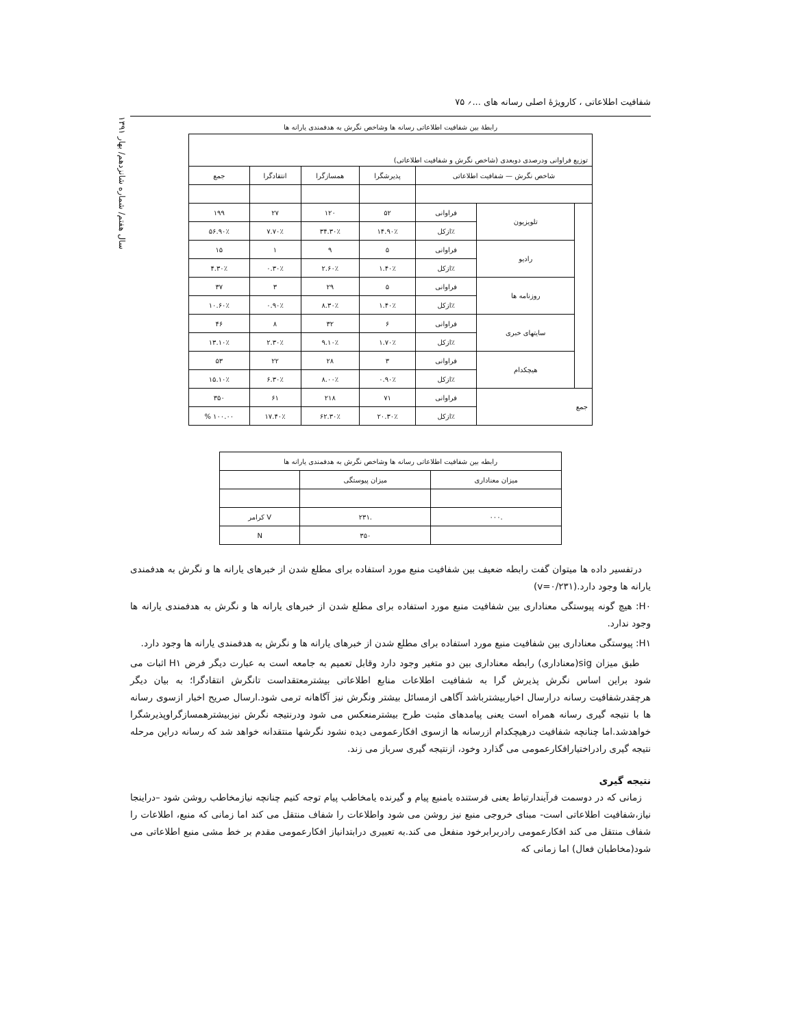شفافیت اطلاعاتی ، کارویژهٔ اصلی رسانه های ...؍ ۷۵
سال هفتم/ شماره شانزدهم/ بهار ۱۳۹۱
رابطهٔ بین شفافیت اطلاعاتی رسانه ها وشاخص نگرش به هدفمندی یارانه ها
| توزیع فراوانی ودرصدی دوبعدی (شاخص نگرش و شفافیت اطلاعاتی) | | | | | | |
| شاخص نگرش — شفافیت اطلاعاتی | | | پذیرشگرا | همسازگرا | انتقادگرا | جمع |
| | تلویزیون | فراوانی | ۵۲ | ۱۲۰ | ۲۷ | ۱۹۹ |
| | | ٪ازکل | ۱۴.۹۰٪ | ۳۴.۳۰٪ | ۷.۷۰٪ | ۵۶.۹۰٪ |
| | رادیو | فراوانی | ۵ | ۹ | ۱ | ۱۵ |
| | | ٪ازکل | ۱.۴۰٪ | ۲.۶۰٪ | ۰.۳۰٪ | ۴.۳۰٪ |
| | روزنامه ها | فراوانی | ۵ | ۲۹ | ۳ | ۳۷ |
| | | ٪ازکل | ۱.۴۰٪ | ۸.۳۰٪ | ۰.۹۰٪ | ۱۰.۶۰٪ |
| | سایتهای خبری | فراوانی | ۶ | ۳۲ | ۸ | ۴۶ |
| | | ٪ازکل | ۱.۷۰٪ | ۹.۱۰٪ | ۲.۳۰٪ | ۱۳.۱۰٪ |
| | هیچکدام | فراوانی | ۳ | ۲۸ | ۲۲ | ۵۳ |
| | | ٪ازکل | ۰.۹۰٪ | ۸.۰۰٪ | ۶.۳۰٪ | ۱۵.۱۰٪ |
| جمع | | فراوانی | ۷۱ | ۲۱۸ | ۶۱ | ۳۵۰ |
| | | ٪ازکل | ۲۰.۳۰٪ | ۶۲.۳۰٪ | ۱۷.۴۰٪ | ۱۰۰.۰۰ % |
| رابطه بین شفافیت اطلاعاتی رسانه ها وشاخص نگرش به هدفمندی یارانه ها | | |
| میزان معناداری | میزان پیوستگی | |
| .۰۰۰ | .۲۳۱ | V کرامر |
| | ۳۵۰ | N |
درتفسیر داده ها میتوان گفت رابطه ضعیف بین شفافیت منبع مورد استفاده برای مطلع شدن از خبرهای یارانه ها و نگرش به هدفمندی یارانه ها وجود دارد.(v=۰/۲۳۱)
H۰: هیچ گونه پیوستگی معناداری بین شفافیت منبع مورد استفاده برای مطلع شدن از خبرهای یارانه ها و نگرش به هدفمندی یارانه ها وجود ندارد.
H۱: پیوستگی معناداری بین شفافیت منبع مورد استفاده برای مطلع شدن از خبرهای یارانه ها و نگرش به هدفمندی یارانه ها وجود دارد.
طبق میزان sig(معناداری) رابطه معناداری بین دو متغیر وجود دارد وقابل تعمیم به جامعه است به عبارت دیگر فرض H۱ اثبات می شود براین اساس نگرش پذیرش گرا به شفافیت اطلاعات منابع اطلاعاتی بیشترمعتقداست تانگرش انتقادگرا؛ به بیان دیگر هرچقدرشفافیت رسانه درارسال اخباربیشترباشد آگاهی ازمسائل بیشتر ونگرش نیز آگاهانه ترمی شود.ارسال صریح اخبار ازسوی رسانه ها با نتیجه گیری رسانه همراه است یعنی پیامدهای مثبت طرح بیشترمنعکس می شود ودرنتیجه نگرش نیزبیشترهمسازگراوپذیرشگرا خواهدشد.اما چنانچه شفافیت درهیچکدام ازرسانه ها ازسوی افکارعمومی دیده نشود نگرشها منتقدانه خواهد شد که رسانه دراین مرحله نتیجه گیری رادراختیارافکارعمومی می گذارد وخود، ازنتیجه گیری سرباز می زند.
نتیجه گیری
زمانی که در دوسمت فرآیندارتباط یعنی فرستنده یامنبع پیام و گیرنده یامخاطب پیام توجه کنیم چنانچه نیازمخاطب روشن شود –دراینجا نیاز،شفافیت اطلاعاتی است- مبنای خروجی منبع نیز روشن می شود واطلاعات را شفاف منتقل می کند اما زمانی که منبع، اطلاعات را شفاف منتقل می کند افکارعمومی رادربرابرخود منفعل می کند.به تعبیری درابتدانیاز افکارعمومی مقدم بر خط مشی منبع اطلاعاتی می شود(مخاطبان فعال) اما زمانی که